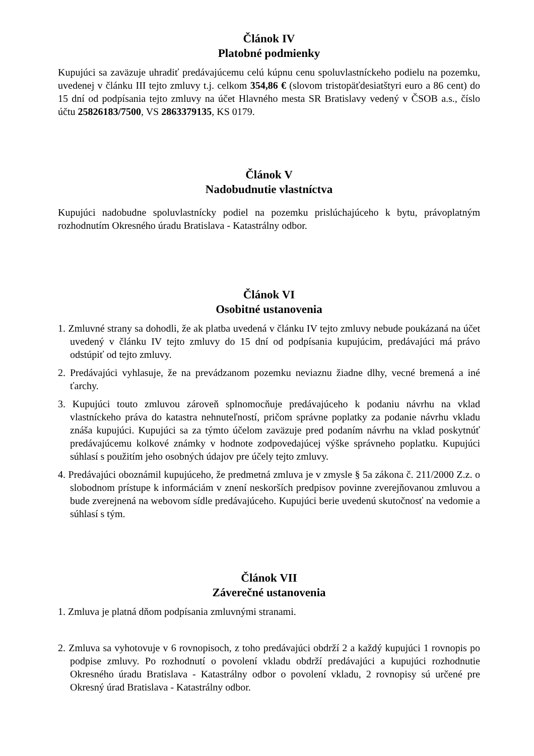Článok IV
Platobné podmienky
Kupujúci sa zaväzuje uhradiť predávajúcemu celú kúpnu cenu spoluvlastníckeho podielu na pozemku, uvedenej v článku III tejto zmluvy t.j. celkom 354,86 € (slovom tristopäťdesiatštyri euro a 86 cent) do 15 dní od podpísania tejto zmluvy na účet Hlavného mesta SR Bratislavy vedený v ČSOB a.s., číslo účtu 25826183/7500, VS 2863379135, KS 0179.
Článok V
Nadobudnutie vlastníctva
Kupujúci nadobudne spoluvlastnícky podiel na pozemku prislúchajúceho k bytu, právoplatným rozhodnutím Okresného úradu Bratislava - Katastrálny odbor.
Článok VI
Osobitné ustanovenia
1. Zmluvné strany sa dohodli, že ak platba uvedená v článku IV tejto zmluvy nebude poukázaná na účet uvedený v článku IV tejto zmluvy do 15 dní od podpísania kupujúcim, predávajúci má právo odstúpiť od tejto zmluvy.
2. Predávajúci vyhlasuje, že na prevádzanom pozemku neviaznu žiadne dlhy, vecné bremená a iné ťarchy.
3. Kupujúci touto zmluvou zároveň splnomocňuje predávajúceho k podaniu návrhu na vklad vlastníckeho práva do katastra nehnuteľností, pričom správne poplatky za podanie návrhu vkladu znáša kupujúci. Kupujúci sa za týmto účelom zaväzuje pred podaním návrhu na vklad poskytnúť predávajúcemu kolkové známky v hodnote zodpovedajúcej výške správneho poplatku. Kupujúci súhlasí s použitím jeho osobných údajov pre účely tejto zmluvy.
4. Predávajúci oboznámil kupujúceho, že predmetná zmluva je v zmysle § 5a zákona č. 211/2000 Z.z. o slobodnom prístupe k informáciám v znení neskorších predpisov povinne zverejňovanou zmluvou a bude zverejnená na webovom sídle predávajúceho. Kupujúci berie uvedenú skutočnosť na vedomie a súhlasí s tým.
Článok VII
Záverečné ustanovenia
1. Zmluva je platná dňom podpísania zmluvnými stranami.
2. Zmluva sa vyhotovuje v 6 rovnopisoch, z toho predávajúci obdrží 2 a každý kupujúci 1 rovnopis po podpise zmluvy. Po rozhodnutí o povolení vkladu obdrží predávajúci a kupujúci rozhodnutie Okresného úradu Bratislava - Katastrálny odbor o povolení vkladu, 2 rovnopisy sú určené pre Okresný úrad Bratislava - Katastrálny odbor.